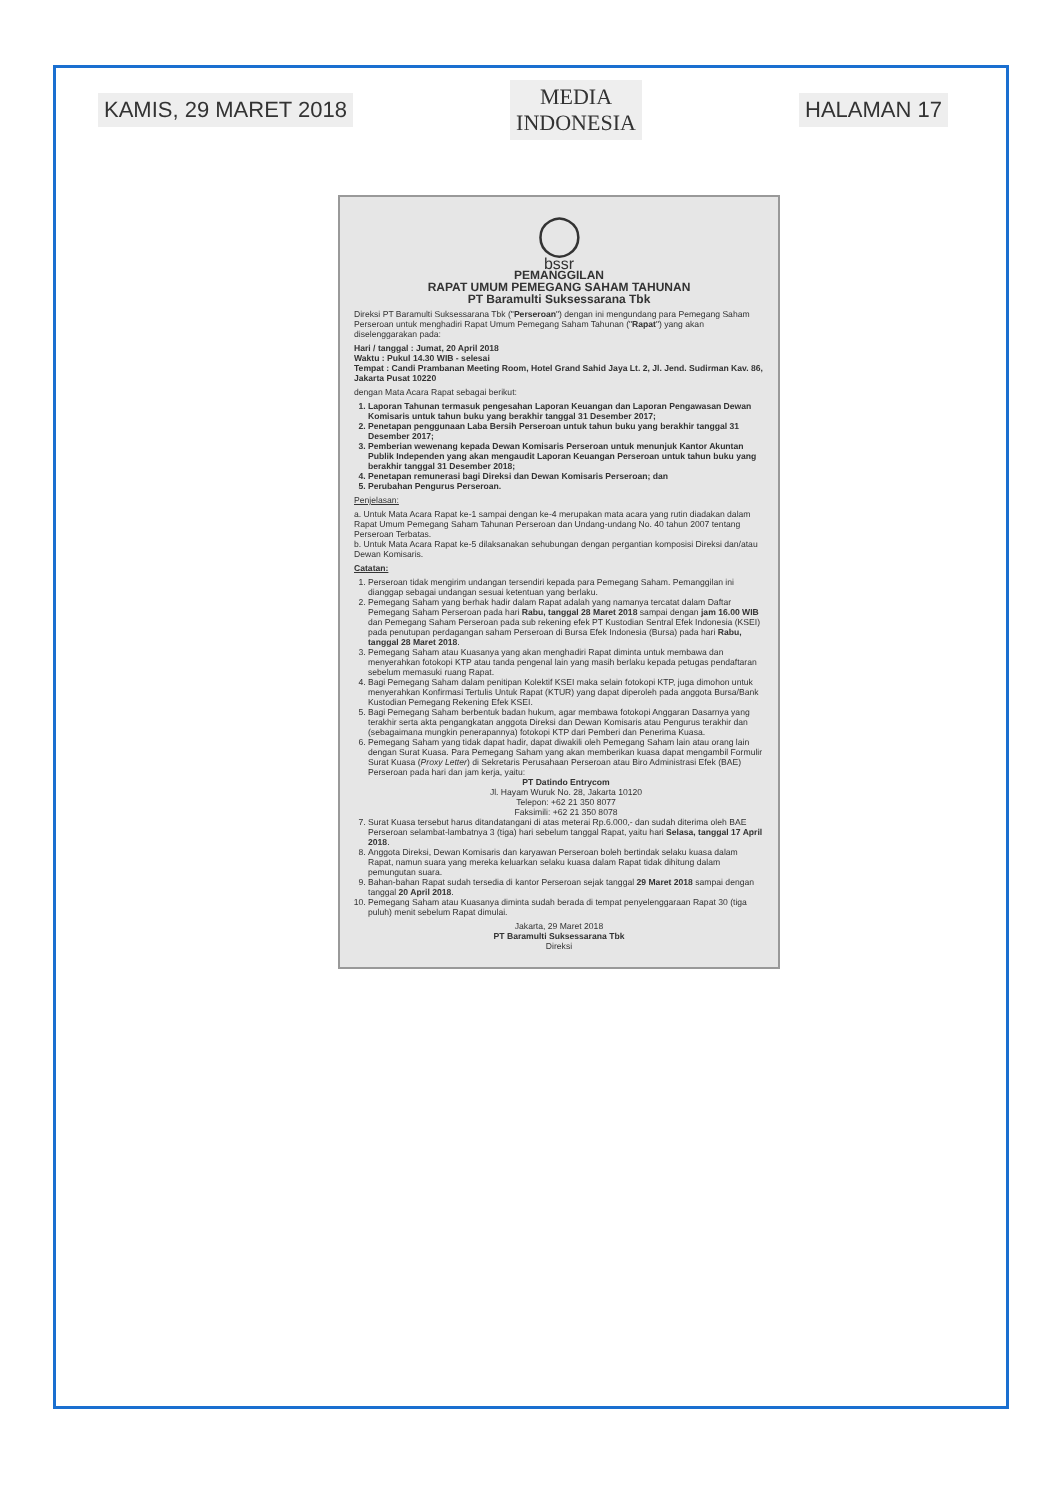KAMIS, 29 MARET 2018
MEDIA
INDONESIA
HALAMAN 17
◯
bssr
PEMANGGILAN
RAPAT UMUM PEMEGANG SAHAM TAHUNAN
PT Baramulti Suksessarana Tbk
Direksi PT Baramulti Suksessarana Tbk ("Perseroan") dengan ini mengundang para Pemegang Saham Perseroan untuk menghadiri Rapat Umum Pemegang Saham Tahunan ("Rapat") yang akan diselenggarakan pada:
Hari / tanggal : Jumat, 20 April 2018
Waktu : Pukul 14.30 WIB - selesai
Tempat : Candi Prambanan Meeting Room, Hotel Grand Sahid Jaya Lt. 2, Jl. Jend. Sudirman Kav. 86, Jakarta Pusat 10220
dengan Mata Acara Rapat sebagai berikut:
1. Laporan Tahunan termasuk pengesahan Laporan Keuangan dan Laporan Pengawasan Dewan Komisaris untuk tahun buku yang berakhir tanggal 31 Desember 2017;
2. Penetapan penggunaan Laba Bersih Perseroan untuk tahun buku yang berakhir tanggal 31 Desember 2017;
3. Pemberian wewenang kepada Dewan Komisaris Perseroan untuk menunjuk Kantor Akuntan Publik Independen yang akan mengaudit Laporan Keuangan Perseroan untuk tahun buku yang berakhir tanggal 31 Desember 2018;
4. Penetapan remunerasi bagi Direksi dan Dewan Komisaris Perseroan; dan
5. Perubahan Pengurus Perseroan.
Penjelasan:
a. Untuk Mata Acara Rapat ke-1 sampai dengan ke-4 merupakan mata acara yang rutin diadakan dalam Rapat Umum Pemegang Saham Tahunan Perseroan dan Undang-undang No. 40 tahun 2007 tentang Perseroan Terbatas.
b. Untuk Mata Acara Rapat ke-5 dilaksanakan sehubungan dengan pergantian komposisi Direksi dan/atau Dewan Komisaris.
Catatan:
1. Perseroan tidak mengirim undangan tersendiri kepada para Pemegang Saham. Pemanggilan ini dianggap sebagai undangan sesuai ketentuan yang berlaku.
2. Pemegang Saham yang berhak hadir dalam Rapat adalah yang namanya tercatat dalam Daftar Pemegang Saham Perseroan pada hari Rabu, tanggal 28 Maret 2018 sampai dengan jam 16.00 WIB dan Pemegang Saham Perseroan pada sub rekening efek PT Kustodian Sentral Efek Indonesia (KSEI) pada penutupan perdagangan saham Perseroan di Bursa Efek Indonesia (Bursa) pada hari Rabu, tanggal 28 Maret 2018.
3. Pemegang Saham atau Kuasanya yang akan menghadiri Rapat diminta untuk membawa dan menyerahkan fotokopi KTP atau tanda pengenal lain yang masih berlaku kepada petugas pendaftaran sebelum memasuki ruang Rapat.
4. Bagi Pemegang Saham dalam penitipan Kolektif KSEI maka selain fotokopi KTP, juga dimohon untuk menyerahkan Konfirmasi Tertulis Untuk Rapat (KTUR) yang dapat diperoleh pada anggota Bursa/Bank Kustodian Pemegang Rekening Efek KSEI.
5. Bagi Pemegang Saham berbentuk badan hukum, agar membawa fotokopi Anggaran Dasarnya yang terakhir serta akta pengangkatan anggota Direksi dan Dewan Komisaris atau Pengurus terakhir dan (sebagaimana mungkin penerapannya) fotokopi KTP dari Pemberi dan Penerima Kuasa.
6. Pemegang Saham yang tidak dapat hadir, dapat diwakili oleh Pemegang Saham lain atau orang lain dengan Surat Kuasa. Para Pemegang Saham yang akan memberikan kuasa dapat mengambil Formulir Surat Kuasa (Proxy Letter) di Sekretaris Perusahaan Perseroan atau Biro Administrasi Efek (BAE) Perseroan pada hari dan jam kerja, yaitu:
PT Datindo Entrycom
Jl. Hayam Wuruk No. 28, Jakarta 10120
Telepon: +62 21 350 8077
Faksimili: +62 21 350 8078
7. Surat Kuasa tersebut harus ditandatangani di atas meterai Rp.6.000,- dan sudah diterima oleh BAE Perseroan selambat-lambatnya 3 (tiga) hari sebelum tanggal Rapat, yaitu hari Selasa, tanggal 17 April 2018.
8. Anggota Direksi, Dewan Komisaris dan karyawan Perseroan boleh bertindak selaku kuasa dalam Rapat, namun suara yang mereka keluarkan selaku kuasa dalam Rapat tidak dihitung dalam pemungutan suara.
9. Bahan-bahan Rapat sudah tersedia di kantor Perseroan sejak tanggal 29 Maret 2018 sampai dengan tanggal 20 April 2018.
10. Pemegang Saham atau Kuasanya diminta sudah berada di tempat penyelenggaraan Rapat 30 (tiga puluh) menit sebelum Rapat dimulai.
Jakarta, 29 Maret 2018
PT Baramulti Suksessarana Tbk
Direksi